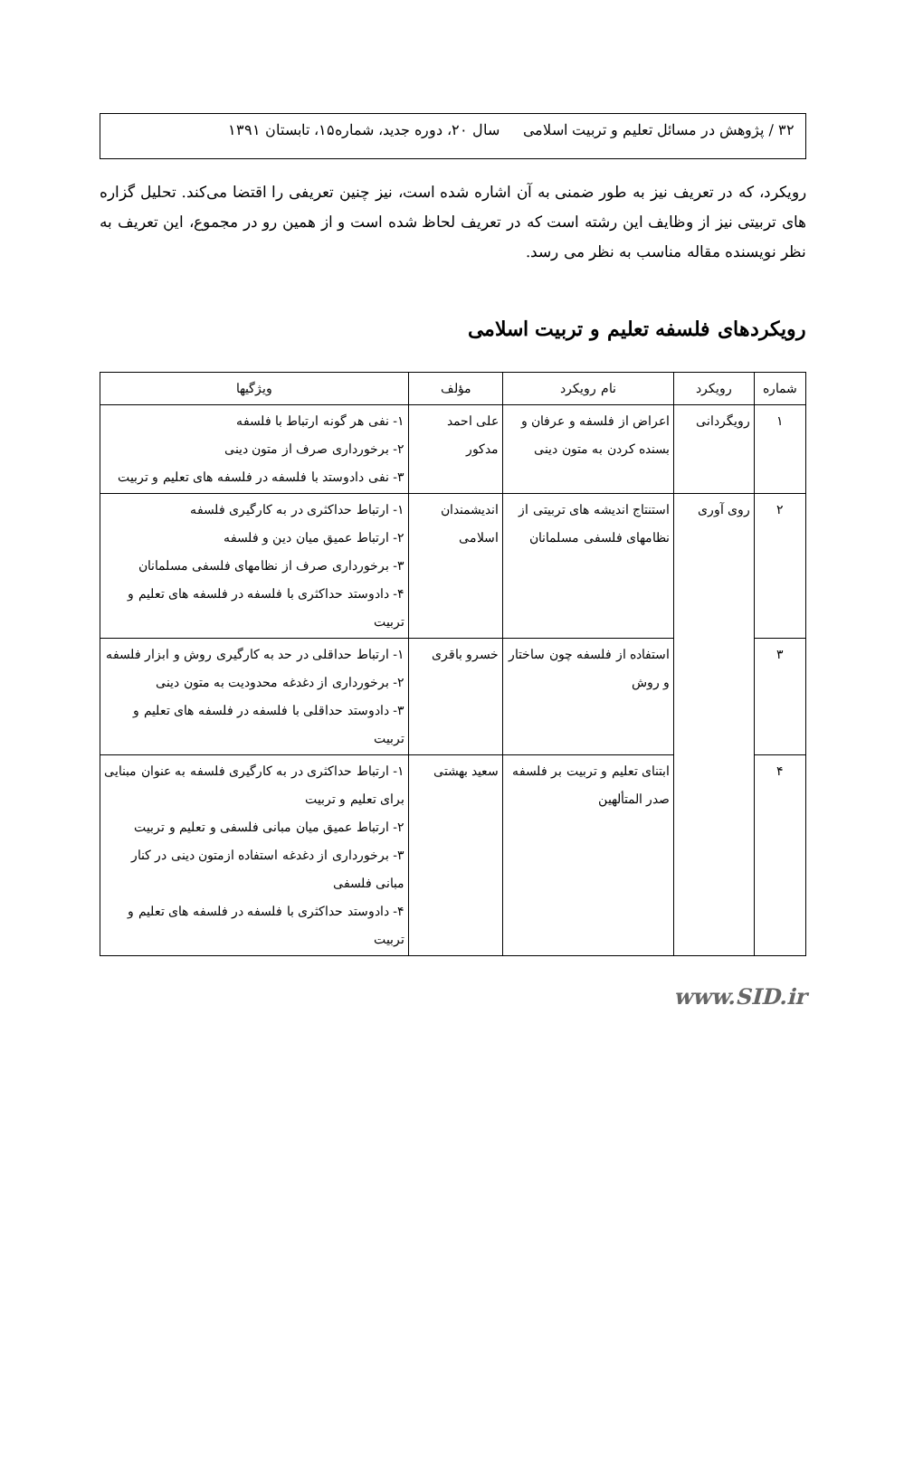۳۲ / پژوهش در مسائل تعلیم و تربیت اسلامی سال ۲۰، دوره جدید، شماره۱۵، تابستان ۱۳۹۱
رویکرد، که در تعریف نیز به طور ضمنی به آن اشاره شده است، نیز چنین تعریفی را اقتضا می‌کند. تحلیل گزاره های تربیتی نیز از وظایف این رشته است که در تعریف لحاظ شده است و از همین رو در مجموع، این تعریف به نظر نویسنده مقاله مناسب به نظر می رسد.
رویکردهای فلسفه تعلیم و تربیت اسلامی
| شماره | رویکرد | نام رویکرد | مؤلف | ویژگیها |
| --- | --- | --- | --- | --- |
| ۱ | رویگردانی | اعراض از فلسفه و عرفان و بسنده کردن به متون دینی | علی احمد مدکور | ۱- نفی هر گونه ارتباط با فلسفه ۲- برخورداری صرف از متون دینی ۳- نفی دادوستد با فلسفه در فلسفه های تعلیم و تربیت |
| ۲ | روی آوری | استنتاج اندیشه های تربیتی از نظامهای فلسفی مسلمانان | اندیشمندان اسلامی | ۱- ارتباط حداکثری در به کارگیری فلسفه ۲- ارتباط عمیق میان دین و فلسفه ۳- برخورداری صرف از نظامهای فلسفی مسلمانان ۴- دادوستد حداکثری با فلسفه در فلسفه های تعلیم و تربیت |
| ۳ | | استفاده از فلسفه چون ساختار و روش | خسرو باقری | ۱- ارتباط حداقلی در حد به کارگیری روش و ابزار فلسفه ۲- برخورداری از دغدغه محدودیت به متون دینی ۳- دادوستد حداقلی با فلسفه در فلسفه های تعلیم و تربیت |
| ۴ | | ابتنای تعلیم و تربیت بر فلسفه صدر المتألهین | سعید بهشتی | ۱- ارتباط حداکثری در به کارگیری فلسفه به عنوان مبنایی برای تعلیم و تربیت ۲- ارتباط عمیق میان مبانی فلسفی و تعلیم و تربیت ۳- برخورداری از دغدغه استفاده ازمتون دینی در کنار مبانی فلسفی ۴- دادوستد حداکثری با فلسفه در فلسفه های تعلیم و تربیت |
www.SID.ir